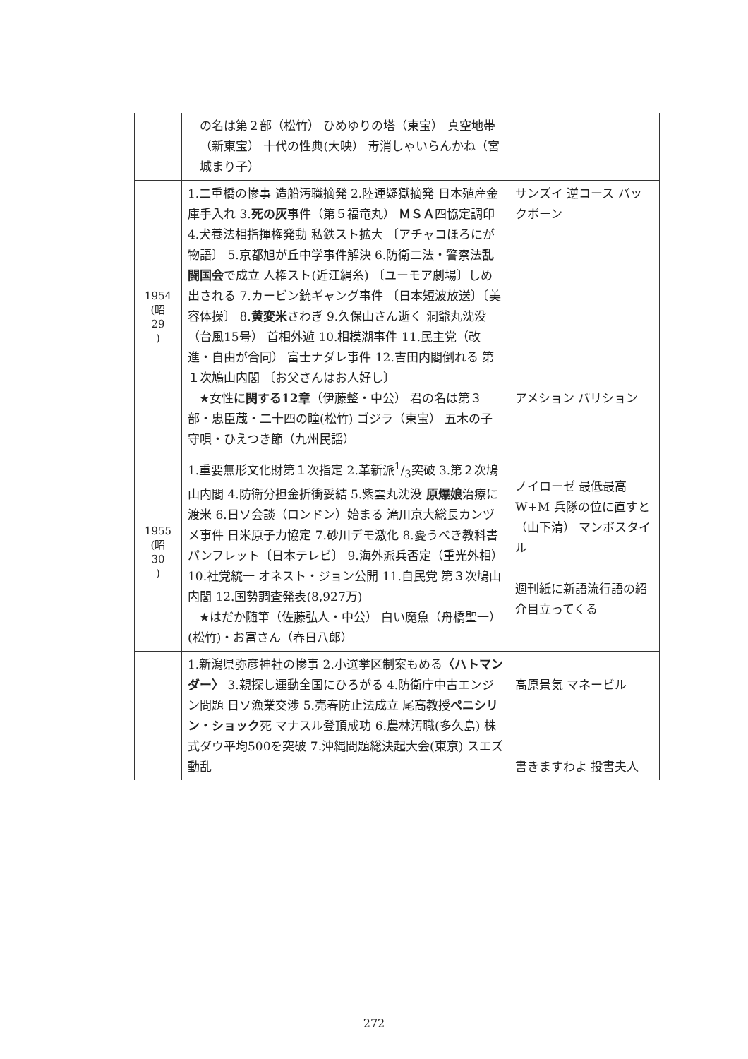| | の名は第２部（松竹） ひめゆりの塔（東宝） 真空地帯（新東宝） 十代の性典(大映） 毒消しゃいらんかね（宮城まり子） | |
| 1954 (昭 29 ) | 1.二重橋の惨事 造船汚職摘発 2.陸運疑獄摘発 日本殖産金庫手入れ 3. 死の灰 事件（第５福竜丸） ＭＳＡ 四協定調印 4.犬養法相指揮権発動 私鉄スト拡大 〔アチャコほろにが物語〕 5.京都旭が丘中学事件解決 6.防衛二法・警察法 乱闘国会 で成立 人権スト(近江絹糸) 〔ユーモア劇場〕しめ出される 7.カービン銃ギャング事件 〔日本短波放送〕〔美容体操〕 8. 黄変米 さわぎ 9.久保山さん逝く 洞爺丸沈没（台風15号） 首相外遊 10.相模湖事件 11.民主党（改進・自由が合同） 富士ナダレ事件 12.吉田内閣倒れる 第１次鳩山内閣 〔お父さんはお人好し〕 ★女性 に関する12章 （伊藤整・中公） 君の名は第３部・忠臣蔵・二十四の瞳(松竹) ゴジラ（東宝） 五木の子守唄・ひえつき節（九州民謡） | サンズイ 逆コース バックボーン アメション パリション |
| 1955 (昭 30 ) | 1.重要無形文化財第１次指定 2.革新派1/3突破 3.第２次鳩山内閣 4.防衛分担金折衝妥結 5.紫雲丸沈没 原爆娘 治療に渡米 6.日ソ会談（ロンドン）始まる 滝川京大総長カンヅメ事件 日米原子力協定 7.砂川デモ激化 8.憂うべき教科書パンフレット〔日本テレビ〕 9.海外派兵否定（重光外相） 10.社党統一 オネスト・ジョン公開 11.自民党 第３次鳩山内閣 12.国勢調査発表(8,927万) ★はだか随筆（佐藤弘人・中公） 白い魔魚（舟橋聖一）(松竹)・お富さん（春日八郎） | ノイローゼ 最低最高 W+M 兵隊の位に直すと（山下清） マンボスタイル 週刊紙に新語流行語の紹介目立ってくる |
| | 1.新潟県弥彦神社の惨事 2.小選挙区制案もめる 〈ハトマンダー〉 3.親探し運動全国にひろがる 4.防衛庁中古エンジン問題 日ソ漁業交渉 5.売春防止法成立 尾高教授 ペニシリン・ショック 死 マナスル登頂成功 6.農林汚職(多久島) 株式ダウ平均500を突破 7.沖縄問題総決起大会(東京) スエズ動乱 | 高原景気 マネービル 書きますわよ 投書夫人 |
272